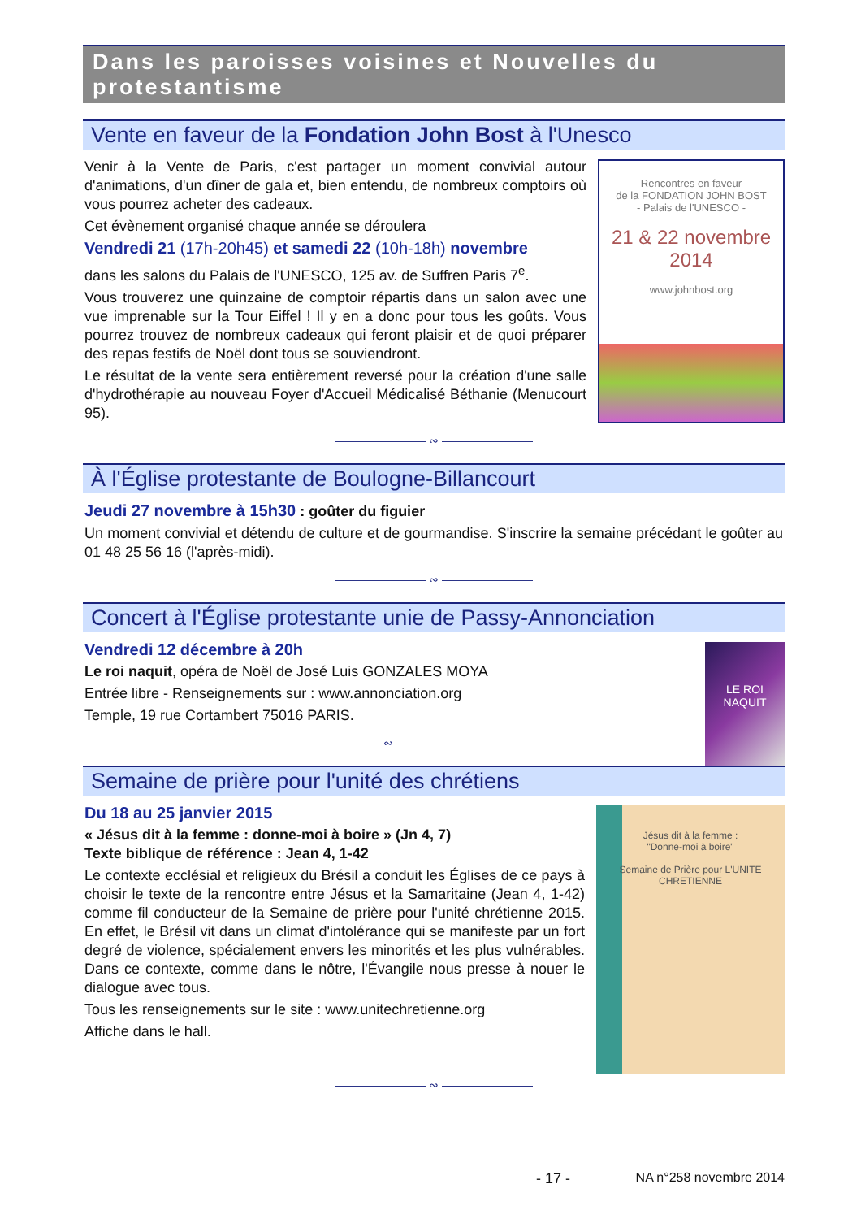Dans les paroisses voisines et Nouvelles du protestantisme
Vente en faveur de la Fondation John Bost à l'Unesco
Rencontres en faveur
de la FONDATION JOHN BOST
- Palais de l'UNESCO -
21 & 22 novembre
2014
www.johnbost.org
Venir à la Vente de Paris, c'est partager un moment convivial autour d'animations, d'un dîner de gala et, bien entendu, de nombreux comptoirs où vous pourrez acheter des cadeaux.
Cet évènement organisé chaque année se déroulera
Vendredi 21 (17h-20h45) et samedi 22 (10h-18h) novembre
dans les salons du Palais de l'UNESCO, 125 av. de Suffren Paris 7<sup>e</sup>.
Vous trouverez une quinzaine de comptoir répartis dans un salon avec une vue imprenable sur la Tour Eiffel ! Il y en a donc pour tous les goûts. Vous pourrez trouvez de nombreux cadeaux qui feront plaisir et de quoi préparer des repas festifs de Noël dont tous se souviendront.
Le résultat de la vente sera entièrement reversé pour la création d'une salle d'hydrothérapie au nouveau Foyer d'Accueil Médicalisé Béthanie (Menucourt 95).
———————— ∾ ————————
À l'Église protestante de Boulogne-Billancourt
Jeudi 27 novembre à 15h30 : goûter du figuier
Un moment convivial et détendu de culture et de gourmandise. S'inscrire la semaine précédant le goûter au 01 48 25 56 16 (l'après-midi).
———————— ∾ ————————
Concert à l'Église protestante unie de Passy-Annonciation
LE ROI NAQUIT
Vendredi 12 décembre à 20h
Le roi naquit, opéra de Noël de José Luis GONZALES MOYA
Entrée libre - Renseignements sur : www.annonciation.org
Temple, 19 rue Cortambert 75016 PARIS.
———————— ∾ ————————
Semaine de prière pour l'unité des chrétiens
Jésus dit à la femme :
"Donne-moi à boire"
Semaine de Prière pour L'UNITE CHRETIENNE
Du 18 au 25 janvier 2015
« Jésus dit à la femme : donne-moi à boire » (Jn 4, 7)
Texte biblique de référence : Jean 4, 1-42
Le contexte ecclésial et religieux du Brésil a conduit les Églises de ce pays à choisir le texte de la rencontre entre Jésus et la Samaritaine (Jean 4, 1-42) comme fil conducteur de la Semaine de prière pour l'unité chrétienne 2015. En effet, le Brésil vit dans un climat d'intolérance qui se manifeste par un fort degré de violence, spécialement envers les minorités et les plus vulnérables. Dans ce contexte, comme dans le nôtre, l'Évangile nous presse à nouer le dialogue avec tous.
Tous les renseignements sur le site : www.unitechretienne.org
Affiche dans le hall.
———————— ∾ ————————
- 17 - NA n°258 novembre 2014